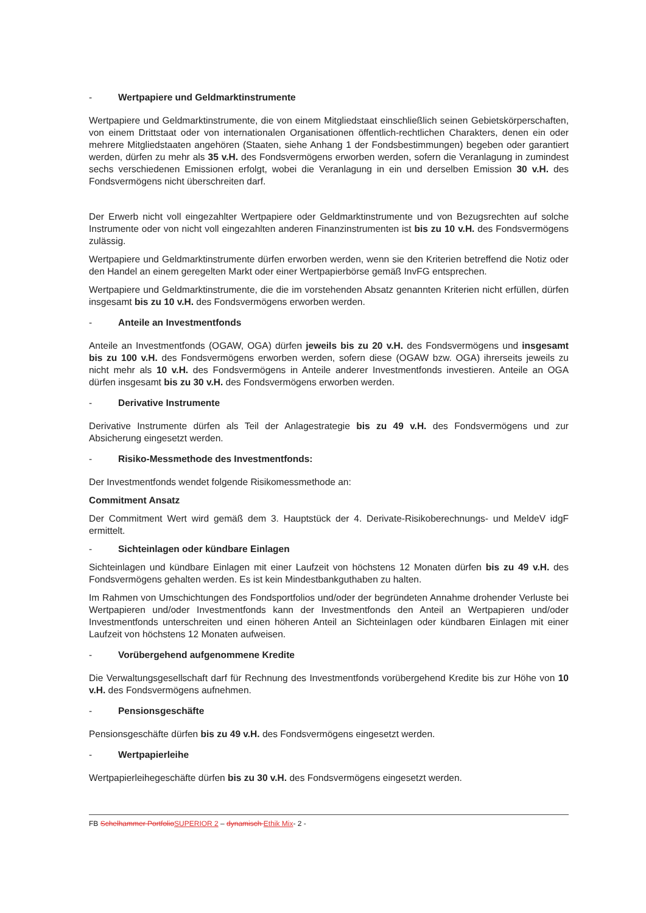- Wertpapiere und Geldmarktinstrumente
Wertpapiere und Geldmarktinstrumente, die von einem Mitgliedstaat einschließlich seinen Gebietskörperschaften, von einem Drittstaat oder von internationalen Organisationen öffentlich-rechtlichen Charakters, denen ein oder mehrere Mitgliedstaaten angehören (Staaten, siehe Anhang 1 der Fondsbestimmungen) begeben oder garantiert werden, dürfen zu mehr als 35 v.H. des Fondsvermögens erworben werden, sofern die Veranlagung in zumindest sechs verschiedenen Emissionen erfolgt, wobei die Veranlagung in ein und derselben Emission 30 v.H. des Fondsvermögens nicht überschreiten darf.
Der Erwerb nicht voll eingezahlter Wertpapiere oder Geldmarktinstrumente und von Bezugsrechten auf solche Instrumente oder von nicht voll eingezahlten anderen Finanzinstrumenten ist bis zu 10 v.H. des Fondsvermögens zulässig.
Wertpapiere und Geldmarktinstrumente dürfen erworben werden, wenn sie den Kriterien betreffend die Notiz oder den Handel an einem geregelten Markt oder einer Wertpapierbörse gemäß InvFG entsprechen.
Wertpapiere und Geldmarktinstrumente, die die im vorstehenden Absatz genannten Kriterien nicht erfüllen, dürfen insgesamt bis zu 10 v.H. des Fondsvermögens erworben werden.
- Anteile an Investmentfonds
Anteile an Investmentfonds (OGAW, OGA) dürfen jeweils bis zu 20 v.H. des Fondsvermögens und insgesamt bis zu 100 v.H. des Fondsvermögens erworben werden, sofern diese (OGAW bzw. OGA) ihrerseits jeweils zu nicht mehr als 10 v.H. des Fondsvermögens in Anteile anderer Investmentfonds investieren. Anteile an OGA dürfen insgesamt bis zu 30 v.H. des Fondsvermögens erworben werden.
- Derivative Instrumente
Derivative Instrumente dürfen als Teil der Anlagestrategie bis zu 49 v.H. des Fondsvermögens und zur Absicherung eingesetzt werden.
- Risiko-Messmethode des Investmentfonds:
Der Investmentfonds wendet folgende Risikomessmethode an:
Commitment Ansatz
Der Commitment Wert wird gemäß dem 3. Hauptstück der 4. Derivate-Risikoberechnungs- und MeldeV idgF ermittelt.
- Sichteinlagen oder kündbare Einlagen
Sichteinlagen und kündbare Einlagen mit einer Laufzeit von höchstens 12 Monaten dürfen bis zu 49 v.H. des Fondsvermögens gehalten werden. Es ist kein Mindestbankguthaben zu halten.
Im Rahmen von Umschichtungen des Fondsportfolios und/oder der begründeten Annahme drohender Verluste bei Wertpapieren und/oder Investmentfonds kann der Investmentfonds den Anteil an Wertpapieren und/oder Investmentfonds unterschreiten und einen höheren Anteil an Sichteinlagen oder kündbaren Einlagen mit einer Laufzeit von höchstens 12 Monaten aufweisen.
- Vorübergehend aufgenommene Kredite
Die Verwaltungsgesellschaft darf für Rechnung des Investmentfonds vorübergehend Kredite bis zur Höhe von 10 v.H. des Fondsvermögens aufnehmen.
- Pensionsgeschäfte
Pensionsgeschäfte dürfen bis zu 49 v.H. des Fondsvermögens eingesetzt werden.
- Wertpapierleihe
Wertpapierleihegeschäfte dürfen bis zu 30 v.H. des Fondsvermögens eingesetzt werden.
FB Schelhammer Portfolio SUPERIOR 2 – dynamisch Ethik Mix- 2 -